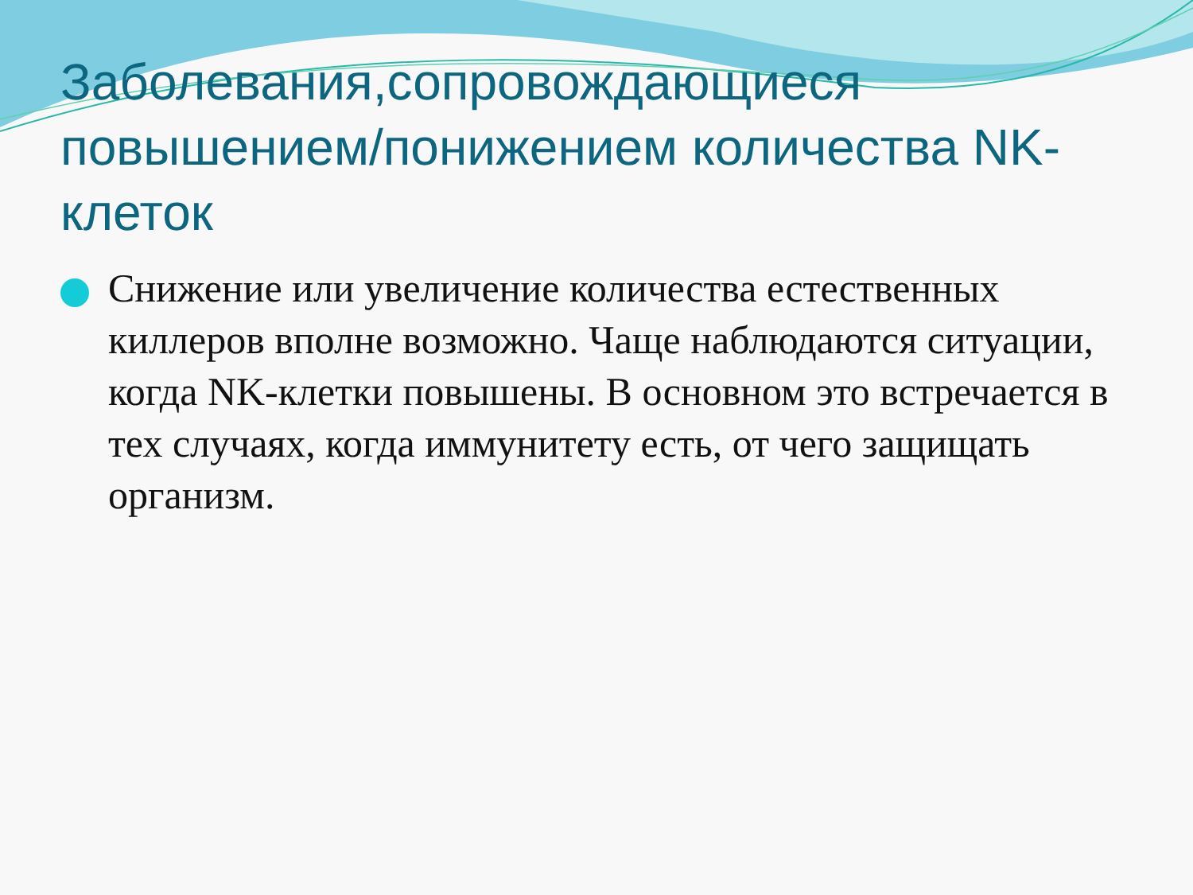Заболевания,сопровождающиеся повышением/понижением количества NK-клеток
Снижение или увеличение количества естественных киллеров вполне возможно. Чаще наблюдаются ситуации, когда NK-клетки повышены. В основном это встречается в тех случаях, когда иммунитету есть, от чего защищать организм.